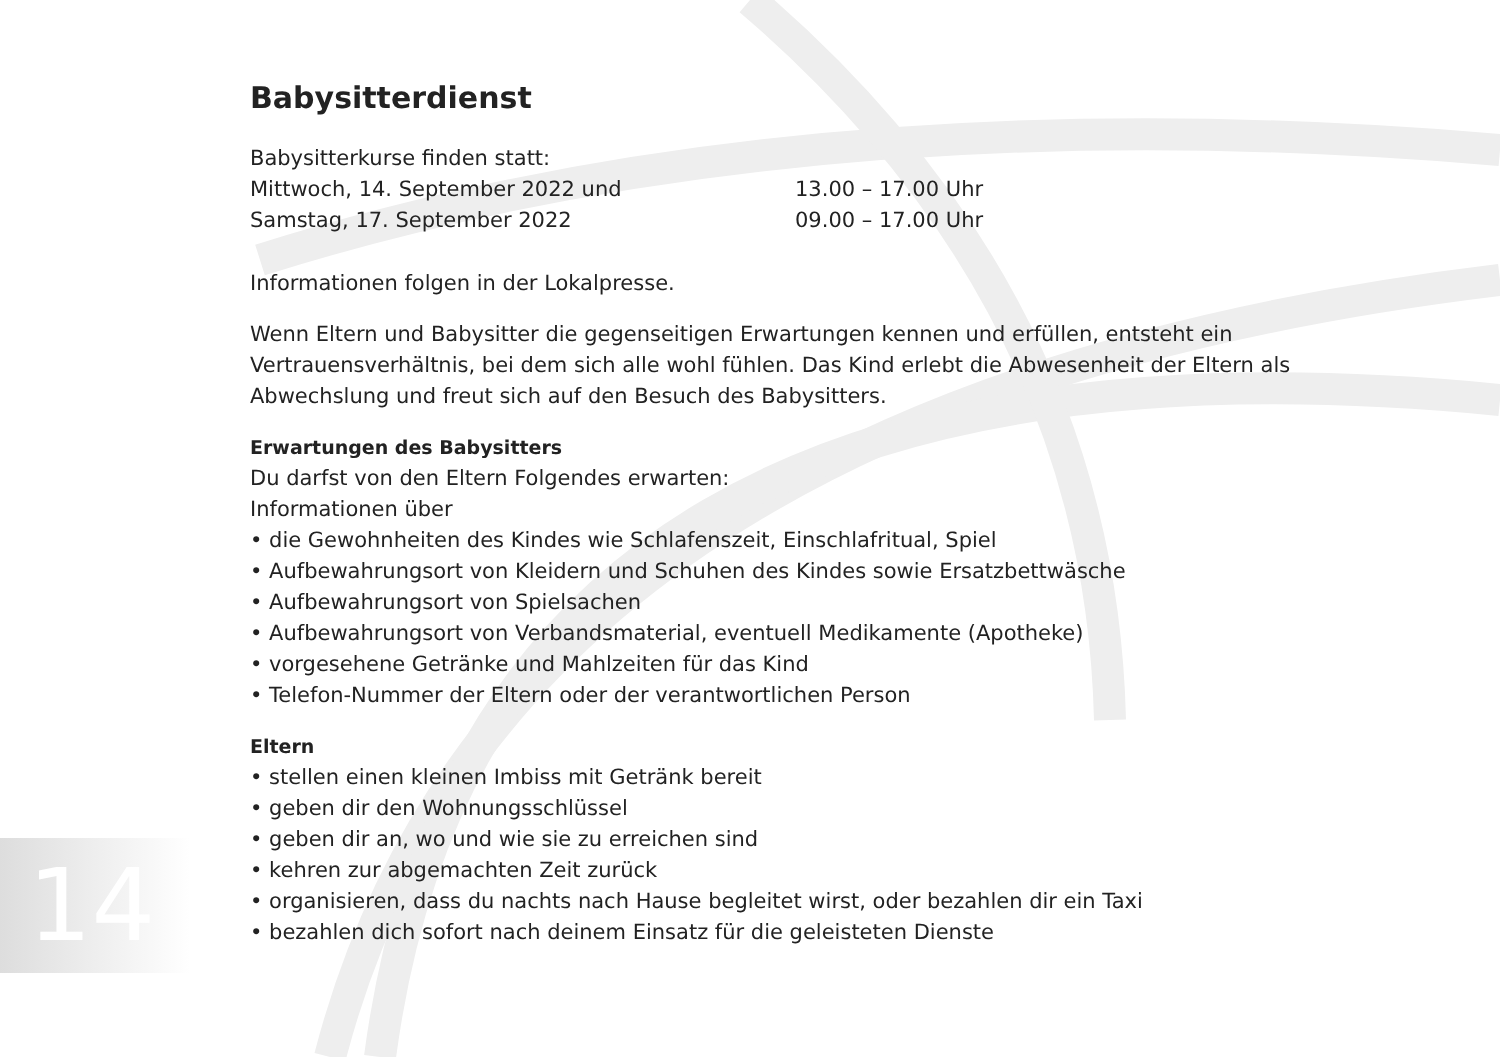14
Babysitterdienst
Babysitterkurse finden statt:
Mittwoch, 14. September 2022 und 13.00 – 17.00 Uhr
Samstag, 17. September 2022 09.00 – 17.00 Uhr
Informationen folgen in der Lokalpresse.
Wenn Eltern und Babysitter die gegenseitigen Erwartungen kennen und erfüllen, entsteht ein Vertrauensverhältnis, bei dem sich alle wohl fühlen. Das Kind erlebt die Abwesenheit der Eltern als Abwechslung und freut sich auf den Besuch des Babysitters.
Erwartungen des Babysitters
Du darfst von den Eltern Folgendes erwarten:
Informationen über
• die Gewohnheiten des Kindes wie Schlafenszeit, Einschlafritual, Spiel
• Aufbewahrungsort von Kleidern und Schuhen des Kindes sowie Ersatzbettwäsche
• Aufbewahrungsort von Spielsachen
• Aufbewahrungsort von Verbandsmaterial, eventuell Medikamente (Apotheke)
• vorgesehene Getränke und Mahlzeiten für das Kind
• Telefon-Nummer der Eltern oder der verantwortlichen Person
Eltern
• stellen einen kleinen Imbiss mit Getränk bereit
• geben dir den Wohnungsschlüssel
• geben dir an, wo und wie sie zu erreichen sind
• kehren zur abgemachten Zeit zurück
• organisieren, dass du nachts nach Hause begleitet wirst, oder bezahlen dir ein Taxi
• bezahlen dich sofort nach deinem Einsatz für die geleisteten Dienste